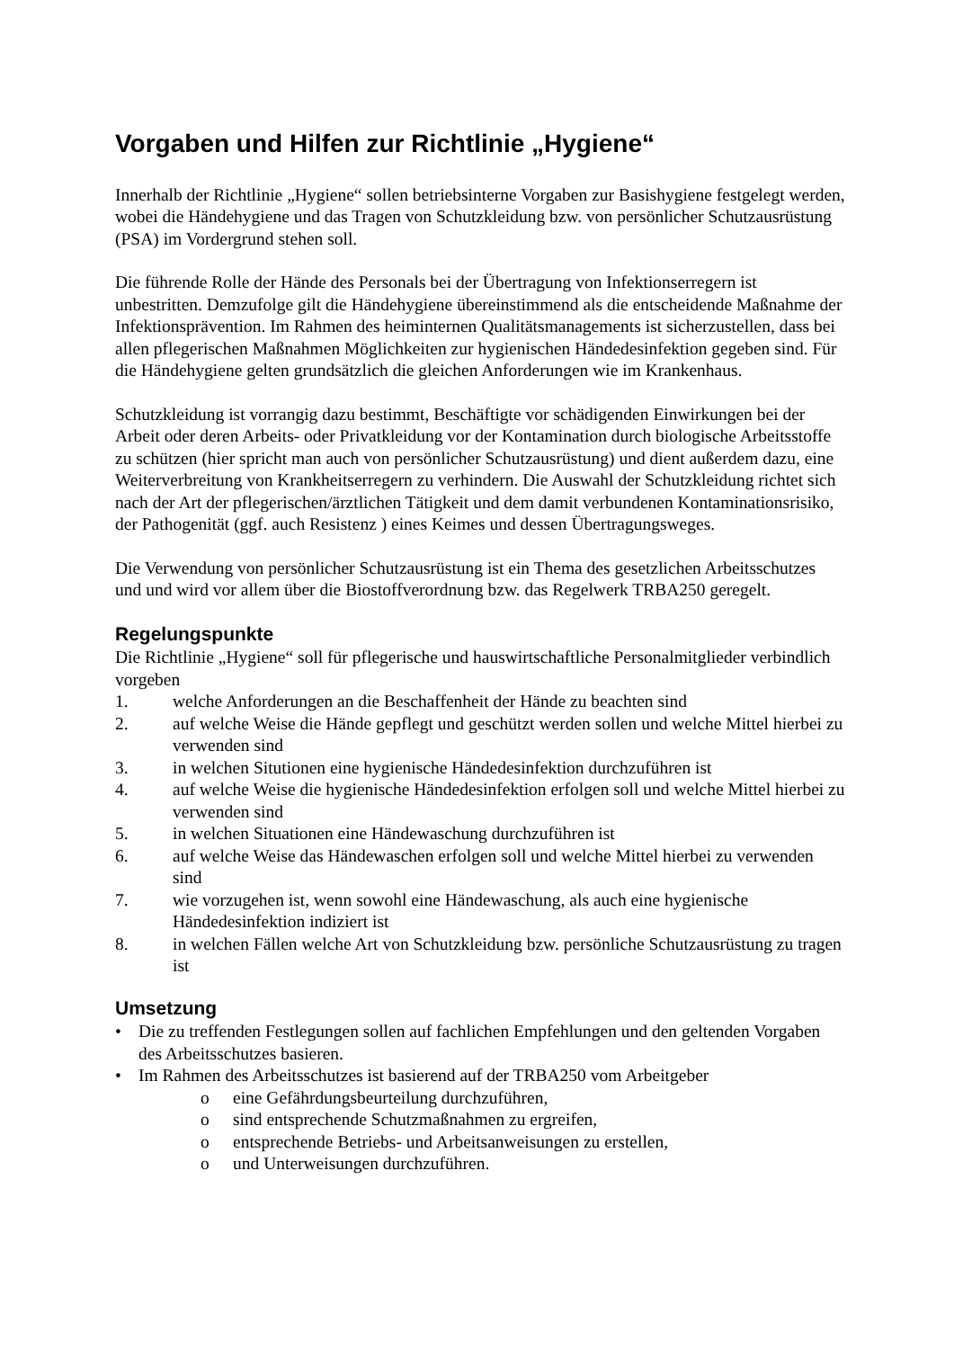Vorgaben und Hilfen zur Richtlinie „Hygiene“
Innerhalb der Richtlinie „Hygiene“ sollen betriebsinterne Vorgaben zur Basishygiene festgelegt werden, wobei die Händehygiene und das Tragen von Schutzkleidung bzw. von persönlicher Schutzausrüstung (PSA) im Vordergrund stehen soll.
Die führende Rolle der Hände des Personals bei der Übertragung von Infektionserregern ist unbestritten. Demzufolge gilt die Händehygiene übereinstimmend als die entscheidende Maßnahme der Infektionsprävention. Im Rahmen des heiminternen Qualitätsmanagements ist sicherzustellen, dass bei allen pflegerischen Maßnahmen Möglichkeiten zur hygienischen Händedesinfektion gegeben sind. Für die Händehygiene gelten grundsätzlich die gleichen Anforderungen wie im Krankenhaus.
Schutzkleidung ist vorrangig dazu bestimmt, Beschäftigte vor schädigenden Einwirkungen bei der Arbeit oder deren Arbeits- oder Privatkleidung vor der Kontamination durch biologische Arbeitsstoffe zu schützen (hier spricht man auch von persönlicher Schutzausrüstung) und dient außerdem dazu, eine Weiterverbreitung von Krankheitserregern zu verhindern. Die Auswahl der Schutzkleidung richtet sich nach der Art der pflegerischen/ärztlichen Tätigkeit und dem damit verbundenen Kontaminationsrisiko, der Pathogenität (ggf. auch Resistenz ) eines Keimes und dessen Übertragungsweges.
Die Verwendung von persönlicher Schutzausrüstung ist ein Thema des gesetzlichen Arbeitsschutzes und und wird vor allem über die Biostoffverordnung bzw. das Regelwerk TRBA250 geregelt.
Regelungspunkte
Die Richtlinie „Hygiene“ soll für pflegerische und hauswirtschaftliche Personalmitglieder verbindlich vorgeben
1. welche Anforderungen an die Beschaffenheit der Hände zu beachten sind
2. auf welche Weise die Hände gepflegt und geschützt werden sollen und welche Mittel hierbei zu verwenden sind
3. in welchen Situtionen eine hygienische Händedesinfektion durchzuführen ist
4. auf welche Weise die hygienische Händedesinfektion erfolgen soll und welche Mittel hierbei zu verwenden sind
5. in welchen Situationen eine Händewaschung durchzuführen ist
6. auf welche Weise das Händewaschen erfolgen soll und welche Mittel hierbei zu verwenden sind
7. wie vorzugehen ist, wenn sowohl eine Händewaschung, als auch eine hygienische Händedesinfektion indiziert ist
8. in welchen Fällen welche Art von Schutzkleidung bzw. persönliche Schutzausrüstung zu tragen ist
Umsetzung
• Die zu treffenden Festlegungen sollen auf fachlichen Empfehlungen und den geltenden Vorgaben des Arbeitsschutzes basieren.
• Im Rahmen des Arbeitsschutzes ist basierend auf der TRBA250 vom Arbeitgeber
o eine Gefährdungsbeurteilung durchzuführen,
o sind entsprechende Schutzmaßnahmen zu ergreifen,
o entsprechende Betriebs- und Arbeitsanweisungen zu erstellen,
o und Unterweisungen durchzuführen.